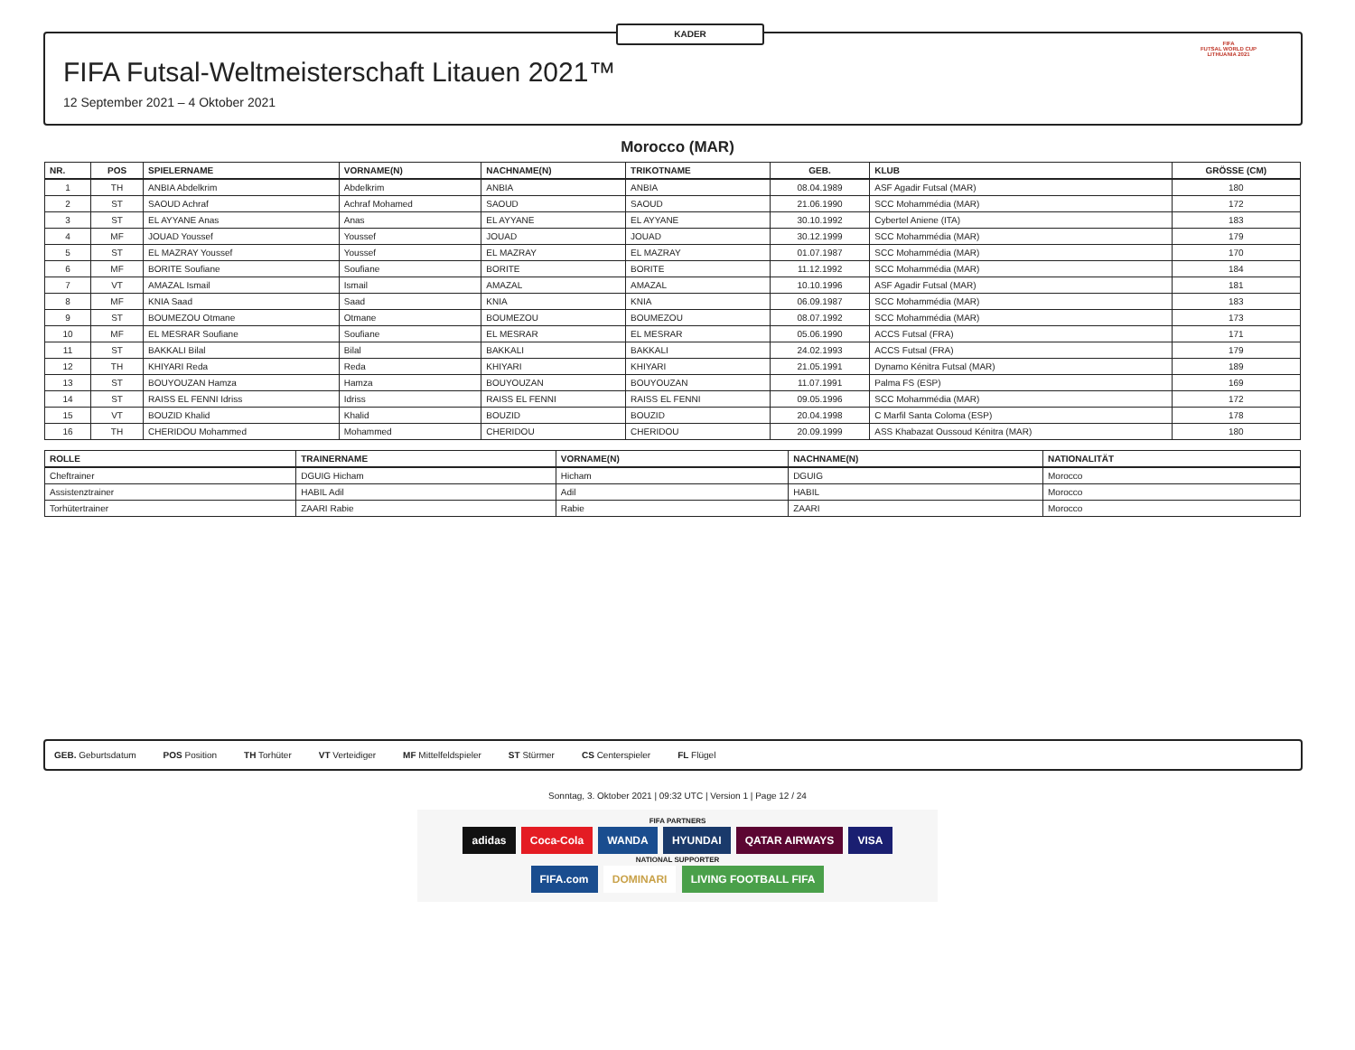KADER
FIFA Futsal-Weltmeisterschaft Litauen 2021™
12 September 2021 – 4 Oktober 2021
FIFA
FUTSAL WORLD CUP
LITHUANIA 2021
Morocco (MAR)
| NR. | POS | SPIELERNAME | VORNAME(N) | NACHNAME(N) | TRIKOTNAME | GEB. | KLUB | GRÖSSE (CM) |
| --- | --- | --- | --- | --- | --- | --- | --- | --- |
| 1 | TH | ANBIA Abdelkrim | Abdelkrim | ANBIA | ANBIA | 08.04.1989 | ASF Agadir Futsal (MAR) | 180 |
| 2 | ST | SAOUD Achraf | Achraf Mohamed | SAOUD | SAOUD | 21.06.1990 | SCC Mohammédia (MAR) | 172 |
| 3 | ST | EL AYYANE Anas | Anas | EL AYYANE | EL AYYANE | 30.10.1992 | Cybertel Aniene (ITA) | 183 |
| 4 | MF | JOUAD Youssef | Youssef | JOUAD | JOUAD | 30.12.1999 | SCC Mohammédia (MAR) | 179 |
| 5 | ST | EL MAZRAY Youssef | Youssef | EL MAZRAY | EL MAZRAY | 01.07.1987 | SCC Mohammédia (MAR) | 170 |
| 6 | MF | BORITE Soufiane | Soufiane | BORITE | BORITE | 11.12.1992 | SCC Mohammédia (MAR) | 184 |
| 7 | VT | AMAZAL Ismail | Ismail | AMAZAL | AMAZAL | 10.10.1996 | ASF Agadir Futsal (MAR) | 181 |
| 8 | MF | KNIA Saad | Saad | KNIA | KNIA | 06.09.1987 | SCC Mohammédia (MAR) | 183 |
| 9 | ST | BOUMEZOU Otmane | Otmane | BOUMEZOU | BOUMEZOU | 08.07.1992 | SCC Mohammédia (MAR) | 173 |
| 10 | MF | EL MESRAR Soufiane | Soufiane | EL MESRAR | EL MESRAR | 05.06.1990 | ACCS Futsal (FRA) | 171 |
| 11 | ST | BAKKALI Bilal | Bilal | BAKKALI | BAKKALI | 24.02.1993 | ACCS Futsal (FRA) | 179 |
| 12 | TH | KHIYARI Reda | Reda | KHIYARI | KHIYARI | 21.05.1991 | Dynamo Kénitra Futsal (MAR) | 189 |
| 13 | ST | BOUYOUZAN Hamza | Hamza | BOUYOUZAN | BOUYOUZAN | 11.07.1991 | Palma FS (ESP) | 169 |
| 14 | ST | RAISS EL FENNI Idriss | Idriss | RAISS EL FENNI | RAISS EL FENNI | 09.05.1996 | SCC Mohammédia (MAR) | 172 |
| 15 | VT | BOUZID Khalid | Khalid | BOUZID | BOUZID | 20.04.1998 | C Marfil Santa Coloma (ESP) | 178 |
| 16 | TH | CHERIDOU Mohammed | Mohammed | CHERIDOU | CHERIDOU | 20.09.1999 | ASS Khabazat Oussoud Kénitra (MAR) | 180 |
| ROLLE | TRAINERNAME | VORNAME(N) | NACHNAME(N) | NATIONALITÄT |
| --- | --- | --- | --- | --- |
| Cheftrainer | DGUIG Hicham | Hicham | DGUIG | Morocco |
| Assistenztrainer | HABIL Adil | Adil | HABIL | Morocco |
| Torhütertrainer | ZAARI Rabie | Rabie | ZAARI | Morocco |
GEB. Geburtsdatum POS Position TH Torhüter VT Verteidiger MF Mittelfeldspieler ST Stürmer CS Centerspieler FL Flügel
Sonntag, 3. Oktober 2021 | 09:32 UTC | Version 1 | Page 12 / 24
FIFA PARTNERS
adidas Coca-Cola WANDA HYUNDAI QATAR AIRWAYS VISA
NATIONAL SUPPORTER
FIFA.com DOMINARI LIVING FOOTBALL FIFA